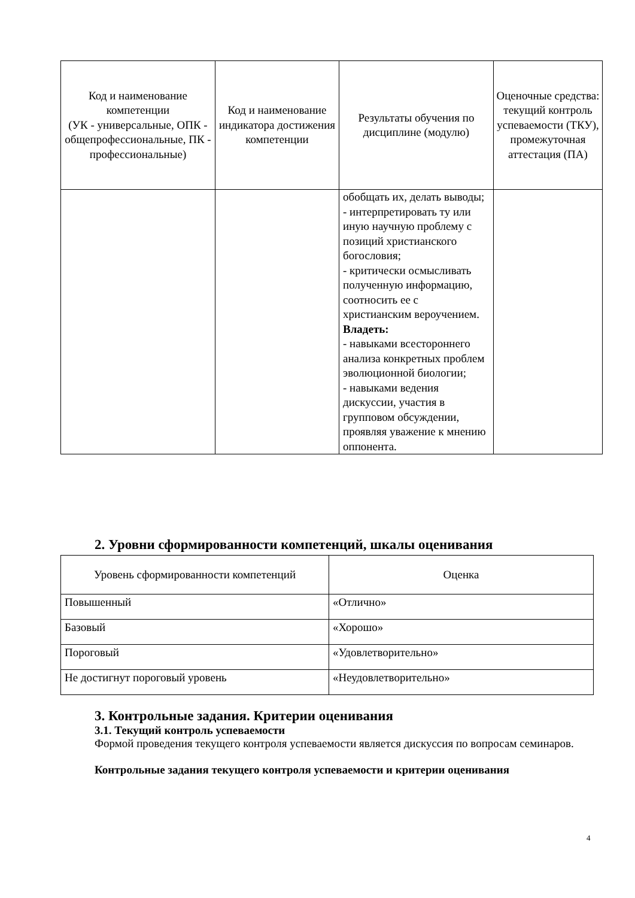| Код и наименование компетенции (УК - универсальные, ОПК - общепрофессиональные, ПК - профессиональные) | Код и наименование индикатора достижения компетенции | Результаты обучения по дисциплине (модулю) | Оценочные средства: текущий контроль успеваемости (ТКУ), промежуточная аттестация (ПА) |
| --- | --- | --- | --- |
| | | обобщать их, делать выводы; - интерпретировать ту или иную научную проблему с позиций христианского богословия; - критически осмысливать полученную информацию, соотносить ее с христианским вероучением. Владеть: - навыками всестороннего анализа конкретных проблем эволюционной биологии; - навыками ведения дискуссии, участия в групповом обсуждении, проявляя уважение к мнению оппонента. | |
2. Уровни сформированности компетенций, шкалы оценивания
| Уровень сформированности компетенций | Оценка |
| --- | --- |
| Повышенный | «Отлично» |
| Базовый | «Хорошо» |
| Пороговый | «Удовлетворительно» |
| Не достигнут пороговый уровень | «Неудовлетворительно» |
3. Контрольные задания. Критерии оценивания
3.1. Текущий контроль успеваемости
Формой проведения текущего контроля успеваемости является дискуссия по вопросам семинаров.
Контрольные задания текущего контроля успеваемости и критерии оценивания
4